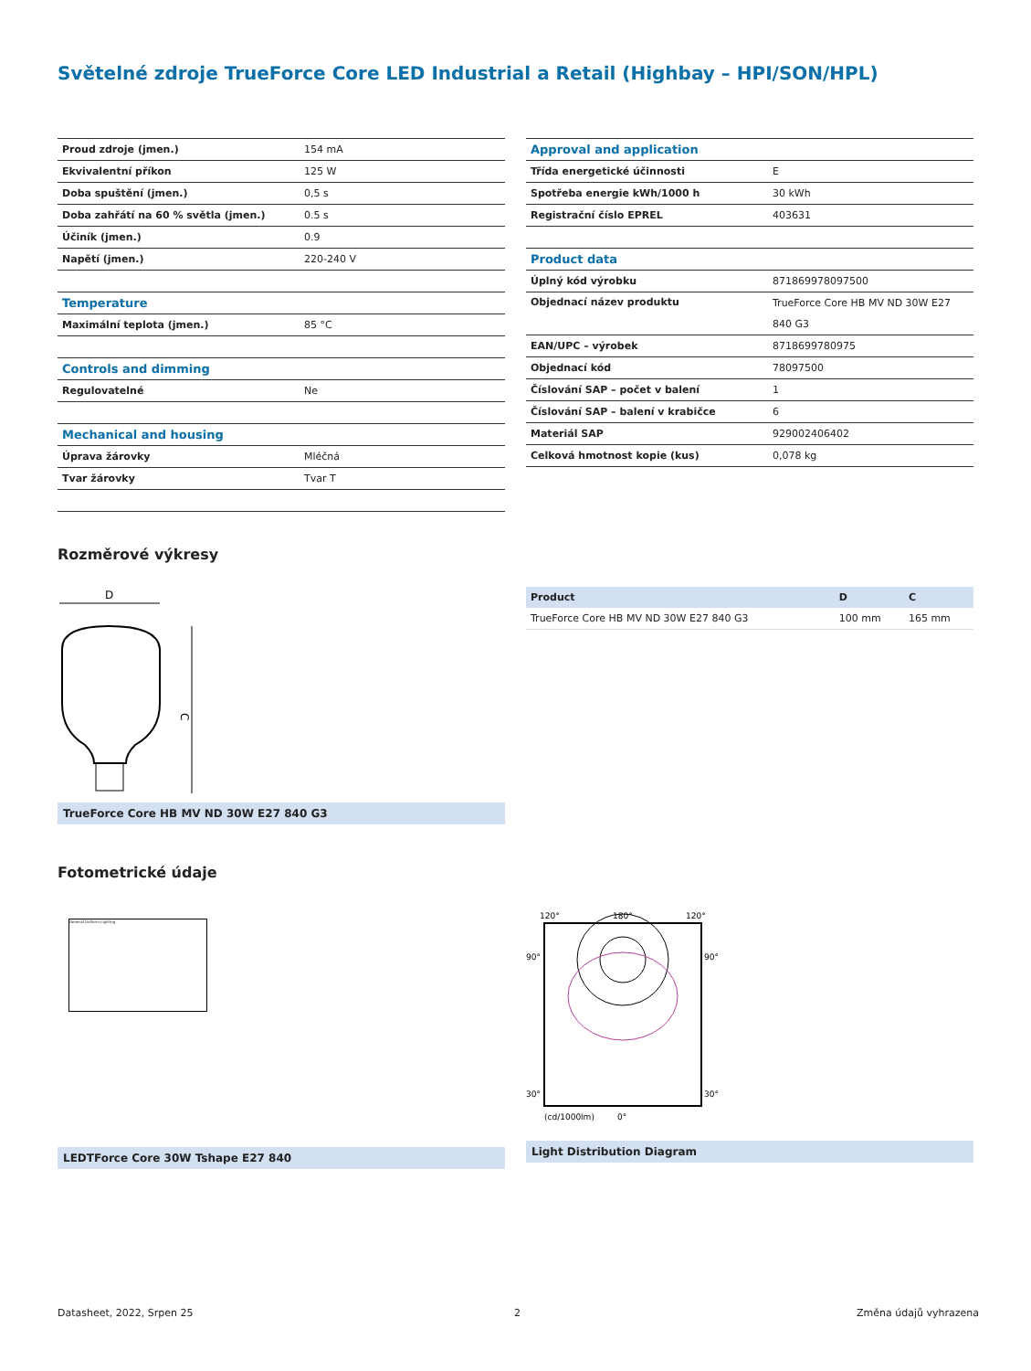Světelné zdroje TrueForce Core LED Industrial a Retail (Highbay – HPI/SON/HPL)
| Proud zdroje (jmen.) | 154 mA |
| Ekvivalentní příkon | 125 W |
| Doba spuštění (jmen.) | 0,5 s |
| Doba zahřátí na 60 % světla (jmen.) | 0.5 s |
| Účiník (jmen.) | 0.9 |
| Napětí (jmen.) | 220-240 V |
| Temperature | |
| Maximální teplota (jmen.) | 85 °C |
| Controls and dimming | |
| Regulovatelné | Ne |
| Mechanical and housing | |
| Úprava žárovky | Mléčná |
| Tvar žárovky | Tvar T |
| Approval and application | |
| Třída energetické účinnosti | E |
| Spotřeba energie kWh/1000 h | 30 kWh |
| Registrační číslo EPREL | 403631 |
| Product data | |
| Úplný kód výrobku | 871869978097500 |
| Objednací název produktu | TrueForce Core HB MV ND 30W E27 840 G3 |
| EAN/UPC – výrobek | 8718699780975 |
| Objednací kód | 78097500 |
| Číslování SAP – počet v balení | 1 |
| Číslování SAP – balení v krabičce | 6 |
| Materiál SAP | 929002406402 |
| Celková hmotnost kopie (kus) | 0,078 kg |
Rozměrové výkresy
D
C
TrueForce Core HB MV ND 30W E27 840 G3
| Product | D | C |
| TrueForce Core HB MV ND 30W E27 840 G3 | 100 mm | 165 mm |
Fotometrické údaje
General Uniform Lighting
LEDTForce Core 30W Tshape E27 840
120°
180°
120°
90°
90°
30°
30°
(cd/1000lm)
0°
Light Distribution Diagram
Datasheet, 2022, Srpen 25 2 Změna údajů vyhrazena